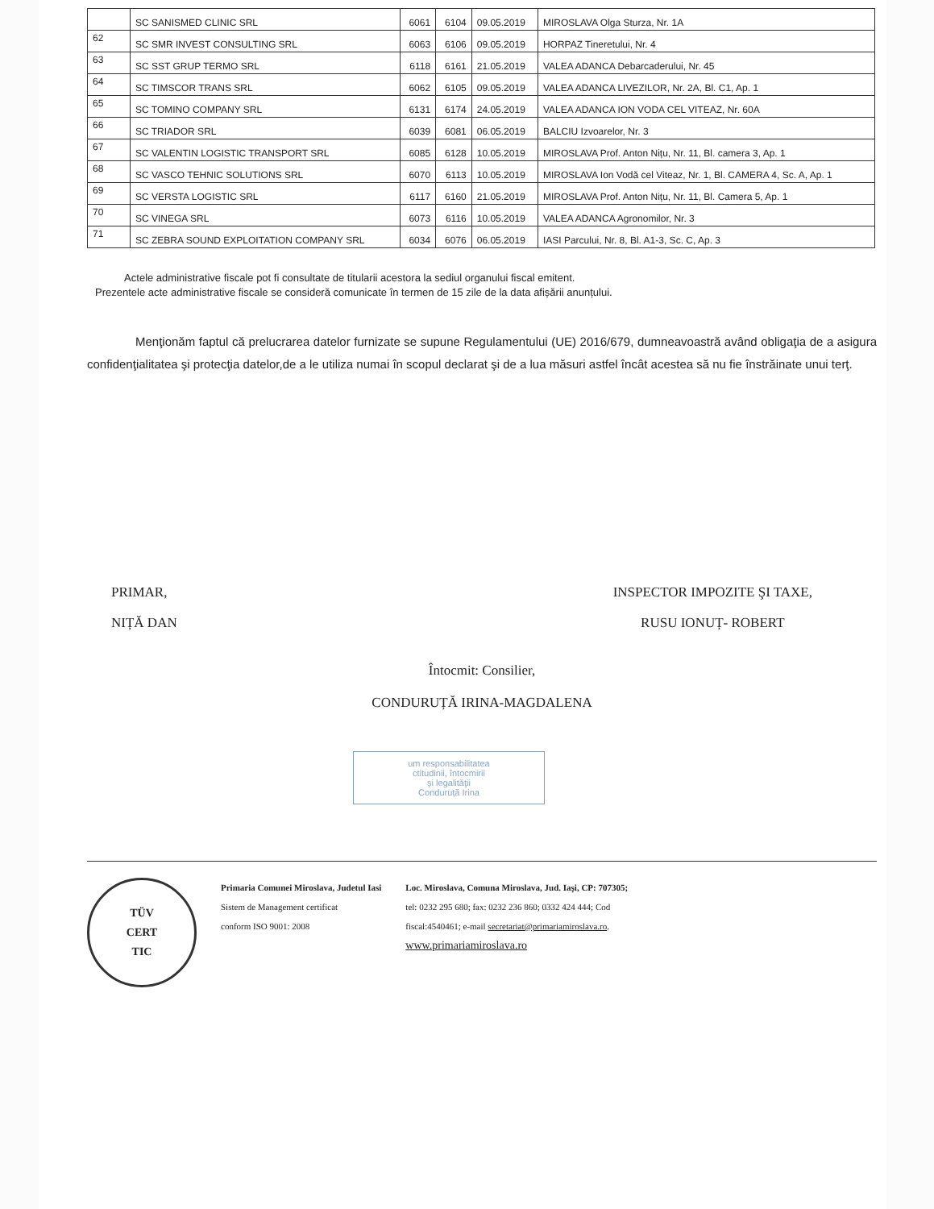| | SC SANISMED CLINIC SRL | 6061 | 6104 | 09.05.2019 | MIROSLAVA Olga Sturza, Nr. 1A |
| 62 | SC SMR INVEST CONSULTING SRL | 6063 | 6106 | 09.05.2019 | HORPAZ Tineretului, Nr. 4 |
| 63 | SC SST GRUP TERMO SRL | 6118 | 6161 | 21.05.2019 | VALEA ADANCA Debarcaderului, Nr. 45 |
| 64 | SC TIMSCOR TRANS SRL | 6062 | 6105 | 09.05.2019 | VALEA ADANCA LIVEZILOR, Nr. 2A, Bl. C1, Ap. 1 |
| 65 | SC TOMINO COMPANY SRL | 6131 | 6174 | 24.05.2019 | VALEA ADANCA ION VODA CEL VITEAZ, Nr. 60A |
| 66 | SC TRIADOR SRL | 6039 | 6081 | 06.05.2019 | BALCIU Izvoarelor, Nr. 3 |
| 67 | SC VALENTIN LOGISTIC TRANSPORT SRL | 6085 | 6128 | 10.05.2019 | MIROSLAVA Prof. Anton Nițu, Nr. 11, Bl. camera 3, Ap. 1 |
| 68 | SC VASCO TEHNIC SOLUTIONS SRL | 6070 | 6113 | 10.05.2019 | MIROSLAVA Ion Vodă cel Viteaz, Nr. 1, Bl. CAMERA 4, Sc. A, Ap. 1 |
| 69 | SC VERSTA LOGISTIC SRL | 6117 | 6160 | 21.05.2019 | MIROSLAVA Prof. Anton Nițu, Nr. 11, Bl. Camera 5, Ap. 1 |
| 70 | SC VINEGA SRL | 6073 | 6116 | 10.05.2019 | VALEA ADANCA Agronomilor, Nr. 3 |
| 71 | SC ZEBRA SOUND EXPLOITATION COMPANY SRL | 6034 | 6076 | 06.05.2019 | IASI Parcului, Nr. 8, Bl. A1-3, Sc. C, Ap. 3 |
Actele administrative fiscale pot fi consultate de titularii acestora la sediul organului fiscal emitent.
Prezentele acte administrative fiscale se consideră comunicate în termen de 15 zile de la data afișării anunțului.
Menţionăm faptul că prelucrarea datelor furnizate se supune Regulamentului (UE) 2016/679, dumneavoastră având obligaţia de a asigura confidenţialitatea şi protecţia datelor,de a le utiliza numai în scopul declarat şi de a lua măsuri astfel încât acestea să nu fie înstrăinate unui terţ.
PRIMAR,
NIȚĂ DAN
INSPECTOR IMPOZITE ŞI TAXE,
RUSU IONUȚ- ROBERT
Întocmit: Consilier,
CONDURUȚĂ IRINA-MAGDALENA
um responsabilitatea
ctitudinii, întocmirii
şi legalităţii
Conduruță Irina
TÜV
CERT
TIC
Primaria Comunei Miroslava, Judetul Iasi
Sistem de Management certificat
conform ISO 9001: 2008
Loc. Miroslava, Comuna Miroslava, Jud. Iaşi, CP: 707305;
tel: 0232 295 680; fax: 0232 236 860; 0332 424 444; Cod
fiscal:4540461; e-mail secretariat@primariamiroslava.ro.
www.primariamiroslava.ro